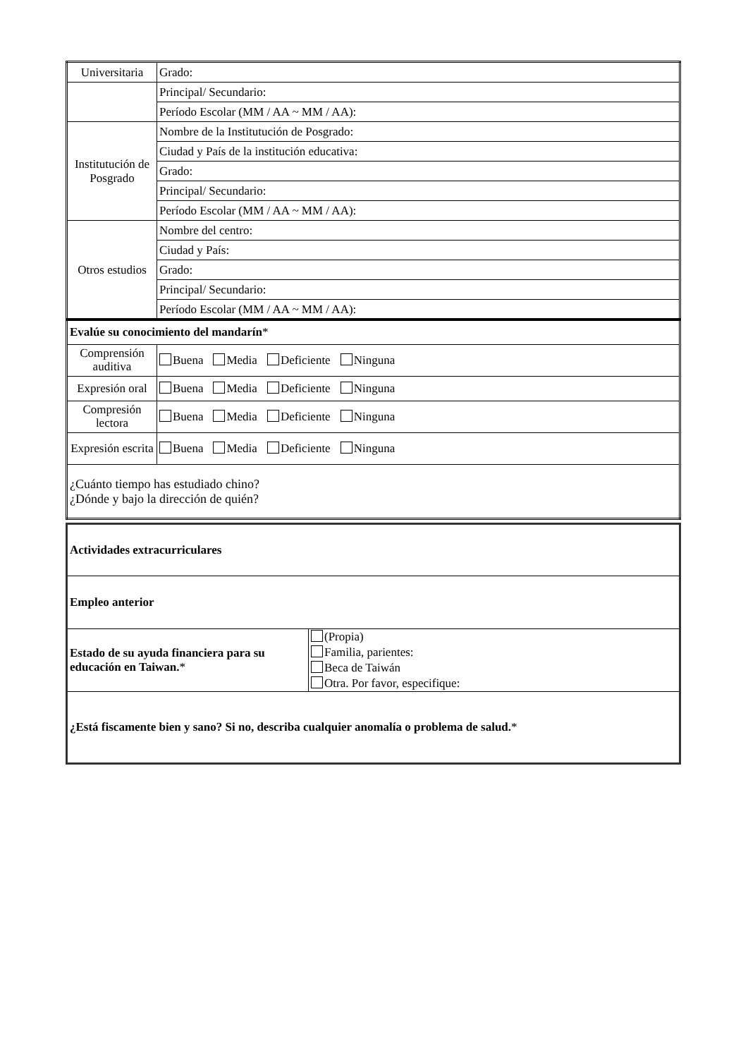| Universitaria | Grado: |
| | Principal/ Secundario: |
| | Período Escolar (MM / AA ~ MM / AA): |
| Institutución de Posgrado | Nombre de la Institutución de Posgrado: |
| | Ciudad y País de la institución educativa: |
| | Grado: |
| | Principal/ Secundario: |
| | Período Escolar (MM / AA ~ MM / AA): |
| Otros estudios | Nombre del centro: |
| | Ciudad y País: |
| | Grado: |
| | Principal/ Secundario: |
| | Período Escolar (MM / AA ~ MM / AA): |
| Evalúe su conocimiento del mandarín * | |
| Comprensión auditiva | Buena Media Deficiente Ninguna |
| Expresión oral | Buena Media Deficiente Ninguna |
| Compresión lectora | Buena Media Deficiente Ninguna |
| Expresión escrita | Buena Media Deficiente Ninguna |
| ¿Cuánto tiempo has estudiado chino? ¿Dónde y bajo la dirección de quién? | |
| Actividades extracurriculares | |
| Empleo anterior | |
| Estado de su ayuda financiera para su educación en Taiwan. * | (Propia) Familia, parientes: Beca de Taiwán Otra. Por favor, especifique: |
| ¿Está fiscamente bien y sano? Si no, describa cualquier anomalía o problema de salud. * | |